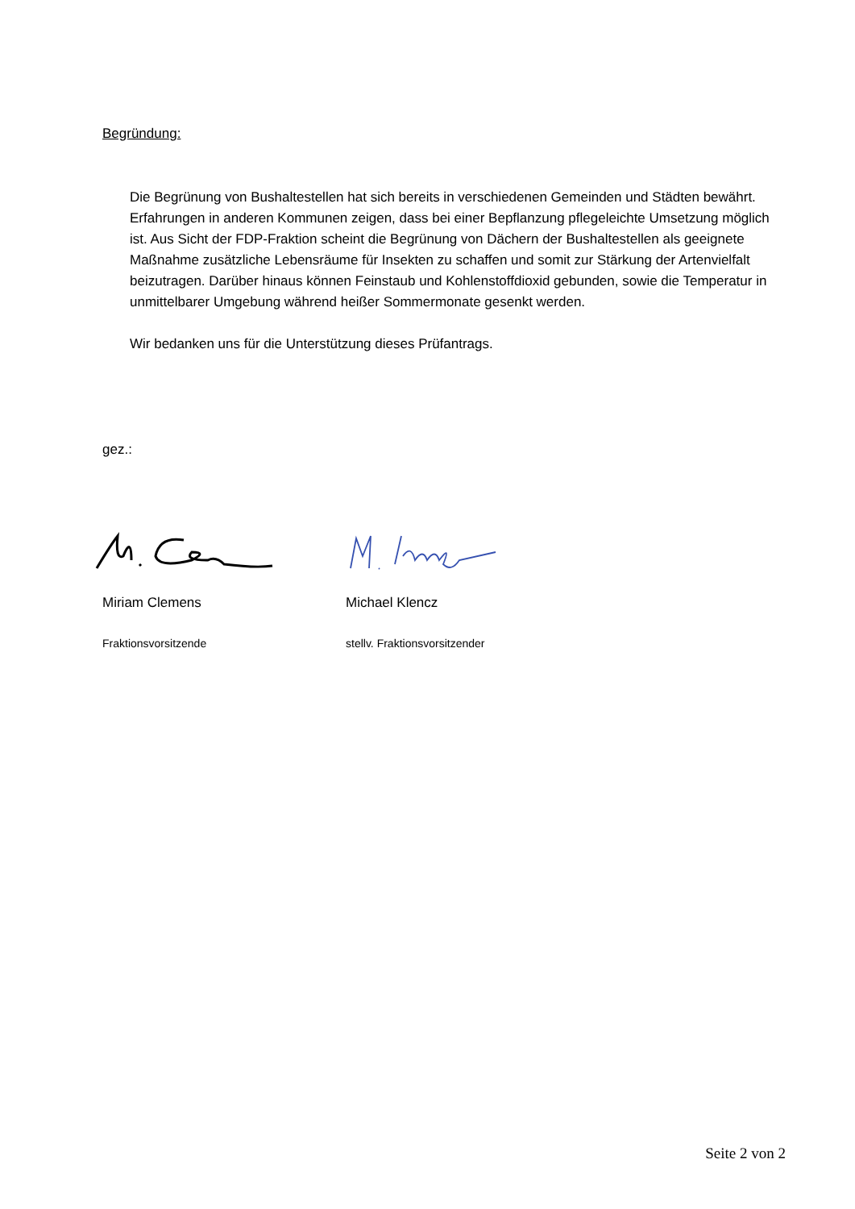Begründung:
Die Begrünung von Bushaltestellen hat sich bereits in verschiedenen Gemeinden und Städten bewährt. Erfahrungen in anderen Kommunen zeigen, dass bei einer Bepflanzung pflegeleichte Umsetzung möglich ist. Aus Sicht der FDP-Fraktion scheint die Begrünung von Dächern der Bushaltestellen als geeignete Maßnahme zusätzliche Lebensräume für Insekten zu schaffen und somit zur Stärkung der Artenvielfalt beizutragen. Darüber hinaus können Feinstaub und Kohlenstoffdioxid gebunden, sowie die Temperatur in unmittelbarer Umgebung während heißer Sommermonate gesenkt werden.
Wir bedanken uns für die Unterstützung dieses Prüfantrags.
gez.:
Miriam Clemens Michael Klencz
Fraktionsvorsitzende stellv. Fraktionsvorsitzender
Seite 2 von 2